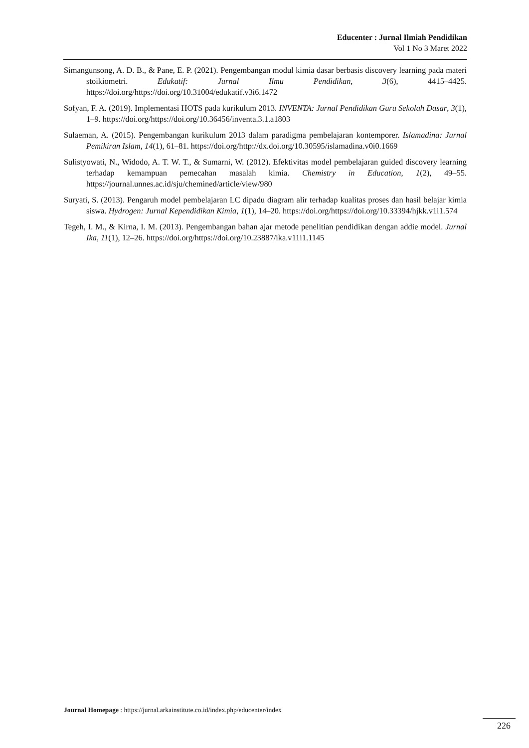Educenter : Jurnal Ilmiah Pendidikan
Vol 1 No 3 Maret 2022
Simangunsong, A. D. B., & Pane, E. P. (2021). Pengembangan modul kimia dasar berbasis discovery learning pada materi stoikiometri. Edukatif: Jurnal Ilmu Pendidikan, 3(6), 4415–4425. https://doi.org/https://doi.org/10.31004/edukatif.v3i6.1472
Sofyan, F. A. (2019). Implementasi HOTS pada kurikulum 2013. INVENTA: Jurnal Pendidikan Guru Sekolah Dasar, 3(1), 1–9. https://doi.org/https://doi.org/10.36456/inventa.3.1.a1803
Sulaeman, A. (2015). Pengembangan kurikulum 2013 dalam paradigma pembelajaran kontemporer. Islamadina: Jurnal Pemikiran Islam, 14(1), 61–81. https://doi.org/http://dx.doi.org/10.30595/islamadina.v0i0.1669
Sulistyowati, N., Widodo, A. T. W. T., & Sumarni, W. (2012). Efektivitas model pembelajaran guided discovery learning terhadap kemampuan pemecahan masalah kimia. Chemistry in Education, 1(2), 49–55. https://journal.unnes.ac.id/sju/chemined/article/view/980
Suryati, S. (2013). Pengaruh model pembelajaran LC dipadu diagram alir terhadap kualitas proses dan hasil belajar kimia siswa. Hydrogen: Jurnal Kependidikan Kimia, 1(1), 14–20. https://doi.org/https://doi.org/10.33394/hjkk.v1i1.574
Tegeh, I. M., & Kirna, I. M. (2013). Pengembangan bahan ajar metode penelitian pendidikan dengan addie model. Jurnal Ika, 11(1), 12–26. https://doi.org/https://doi.org/10.23887/ika.v11i1.1145
Journal Homepage : https://jurnal.arkainstitute.co.id/index.php/educenter/index
226